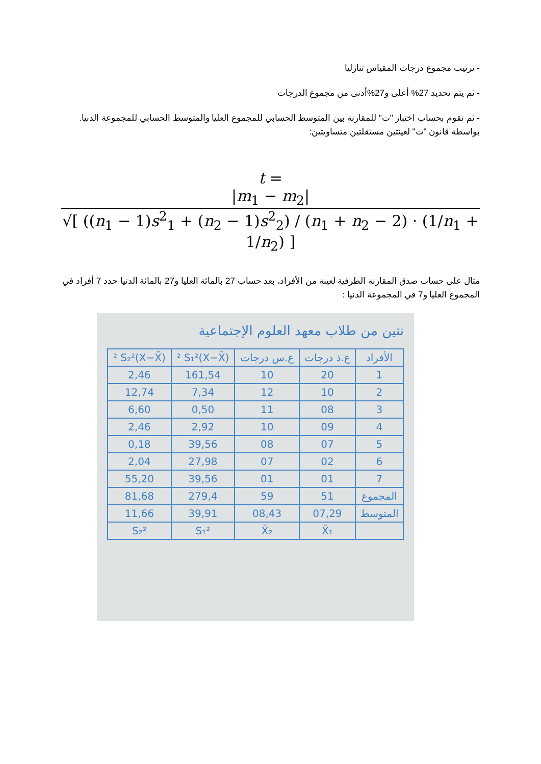- ترتيب مجموع درجات المقياس تنازليا
- ثم يتم تحديد 27% أعلى و27%أدنى من مجموع الدرجات
- ثم نقوم بحساب اختبار "ت" للمقارنة بين المتوسط الحسابي للمجموع العليا والمتوسط الحسابي للمجموعة الدنيا. بواسطة قانون "ت" لعينتين مستقلتين متساويتين:
t =
|m<sub>1</sub> − m<sub>2</sub>|
√[ ((n<sub>1</sub> − 1)s<sup>2</sup><sub>1</sub> + (n<sub>2</sub> − 1)s<sup>2</sup><sub>2</sub>) / (n<sub>1</sub> + n<sub>2</sub> − 2) · (1/n<sub>1</sub> + 1/n<sub>2</sub>) ]
مثال على حساب صدق المقارنة الطرفية لعينة من الأفراد، بعد حساب 27 بالمائة العليا و27 بالمائة الدنيا حدد 7 أفراد في المجموع العليا و7 في المجموعة الدنيا :
نتين من طلاب معهد العلوم الإجتماعية
| الأفراد | ع.ذ درجات | ع.س درجات | (X−X̄)² S₁² | (X−X̄)² S₂² |
| --- | --- | --- | --- | --- |
| 1 | 20 | 10 | 161,54 | 2,46 |
| 2 | 10 | 12 | 7,34 | 12,74 |
| 3 | 08 | 11 | 0,50 | 6,60 |
| 4 | 09 | 10 | 2,92 | 2,46 |
| 5 | 07 | 08 | 39,56 | 0,18 |
| 6 | 02 | 07 | 27,98 | 2,04 |
| 7 | 01 | 01 | 39,56 | 55,20 |
| المجموع | 51 | 59 | 279,4 | 81,68 |
| المتوسط | 07,29 | 08,43 | 39,91 | 11,66 |
| | X̄₁ | X̄₂ | S₁² | S₂² |